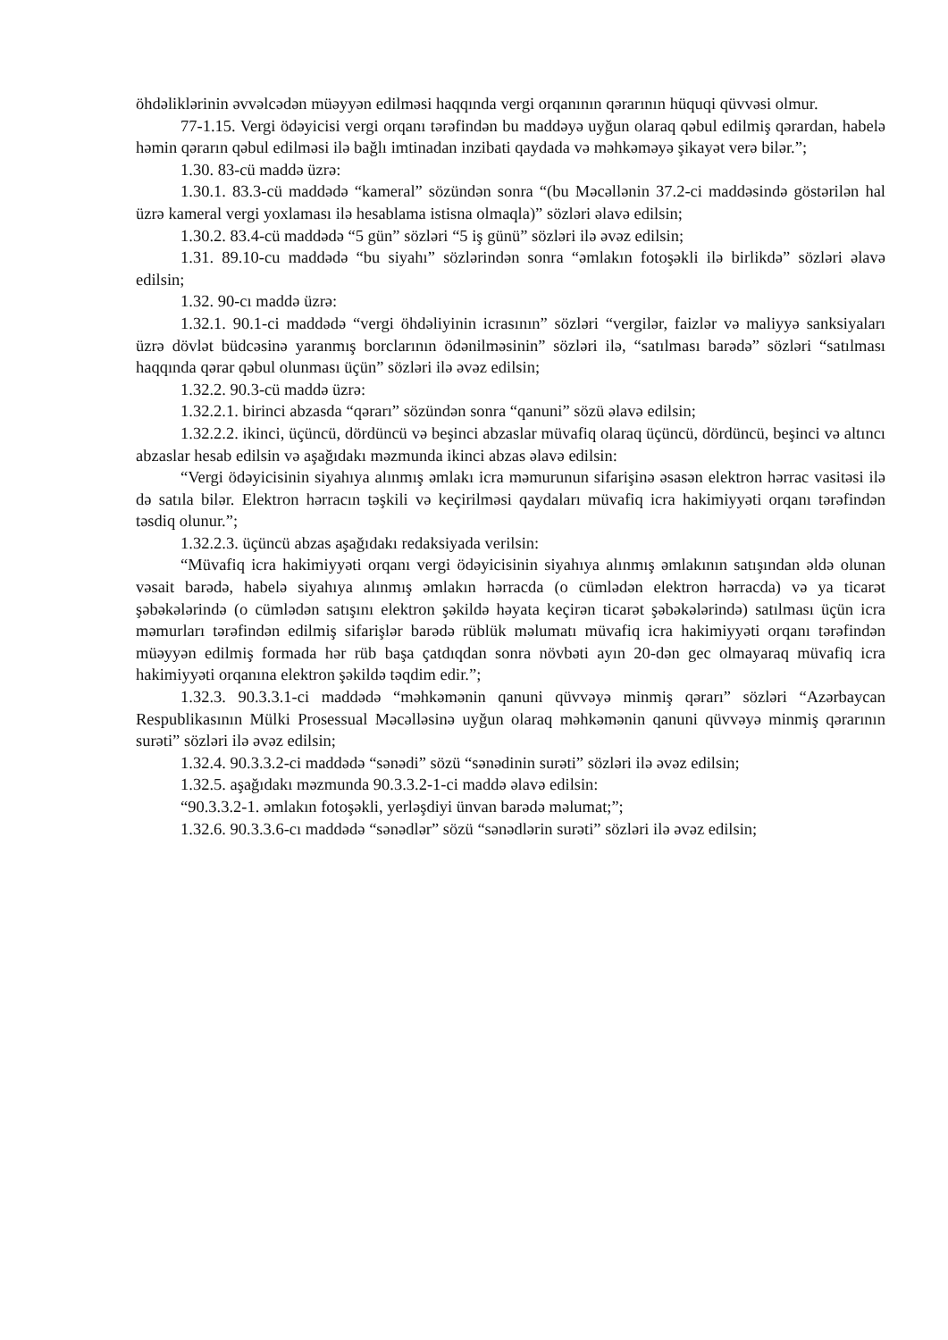öhdəliklərinin əvvəlcədən müəyyən edilməsi haqqında vergi orqanının qərarının hüquqi qüvvəsi olmur.
77-1.15. Vergi ödəyicisi vergi orqanı tərəfindən bu maddəyə uyğun olaraq qəbul edilmiş qərardan, habelə həmin qərarın qəbul edilməsi ilə bağlı imtinadan inzibati qaydada və məhkəməyə şikayət verə bilər.”;
1.30. 83-cü maddə üzrə:
1.30.1. 83.3-cü maddədə “kameral” sözündən sonra “(bu Məcəllənin 37.2-ci maddəsində göstərilən hal üzrə kameral vergi yoxlaması ilə hesablama istisna olmaqla)” sözləri əlavə edilsin;
1.30.2. 83.4-cü maddədə “5 gün” sözləri “5 iş günü” sözləri ilə əvəz edilsin;
1.31. 89.10-cu maddədə “bu siyahı” sözlərindən sonra “əmlakın fotoşəkli ilə birlikdə” sözləri əlavə edilsin;
1.32. 90-cı maddə üzrə:
1.32.1. 90.1-ci maddədə “vergi öhdəliyinin icrasının” sözləri “vergilər, faizlər və maliyyə sanksiyaları üzrə dövlət büdcəsinə yaranmış borclarının ödənilməsinin” sözləri ilə, “satılması barədə” sözləri “satılması haqqında qərar qəbul olunması üçün” sözləri ilə əvəz edilsin;
1.32.2. 90.3-cü maddə üzrə:
1.32.2.1. birinci abzasda “qərarı” sözündən sonra “qanuni” sözü əlavə edilsin;
1.32.2.2. ikinci, üçüncü, dördüncü və beşinci abzaslar müvafiq olaraq üçüncü, dördüncü, beşinci və altıncı abzaslar hesab edilsin və aşağıdakı məzmunda ikinci abzas əlavə edilsin:
“Vergi ödəyicisinin siyahıya alınmış əmlakı icra məmurunun sifarişinə əsasən elektron hərrac vasitəsi ilə də satıla bilər. Elektron hərracın təşkili və keçirilməsi qaydaları müvafiq icra hakimiyyəti orqanı tərəfindən təsdiq olunur.”;
1.32.2.3. üçüncü abzas aşağıdakı redaksiyada verilsin:
“Müvafiq icra hakimiyyəti orqanı vergi ödəyicisinin siyahıya alınmış əmlakının satışından əldə olunan vəsait barədə, habelə siyahıya alınmış əmlakın hərracda (o cümlədən elektron hərracda) və ya ticarət şəbəkələrində (o cümlədən satışını elektron şəkildə həyata keçirən ticarət şəbəkələrində) satılması üçün icra məmurları tərəfindən edilmiş sifarişlər barədə rüblük məlumatı müvafiq icra hakimiyyəti orqanı tərəfindən müəyyən edilmiş formada hər rüb başa çatdıqdan sonra növbəti ayın 20-dən gec olmayaraq müvafiq icra hakimiyyəti orqanına elektron şəkildə təqdim edir.”;
1.32.3. 90.3.3.1-ci maddədə “məhkəmənin qanuni qüvvəyə minmiş qərarı” sözləri “Azərbaycan Respublikasının Mülki Prosessual Məcəlləsinə uyğun olaraq məhkəmənin qanuni qüvvəyə minmiş qərarının surəti” sözləri ilə əvəz edilsin;
1.32.4. 90.3.3.2-ci maddədə “sənədi” sözü “sənədinin surəti” sözləri ilə əvəz edilsin;
1.32.5. aşağıdakı məzmunda 90.3.3.2-1-ci maddə əlavə edilsin:
“90.3.3.2-1. əmlakın fotoşəkli, yerləşdiyi ünvan barədə məlumat;”;
1.32.6. 90.3.3.6-cı maddədə “sənədlər” sözü “sənədlərin surəti” sözləri ilə əvəz edilsin;